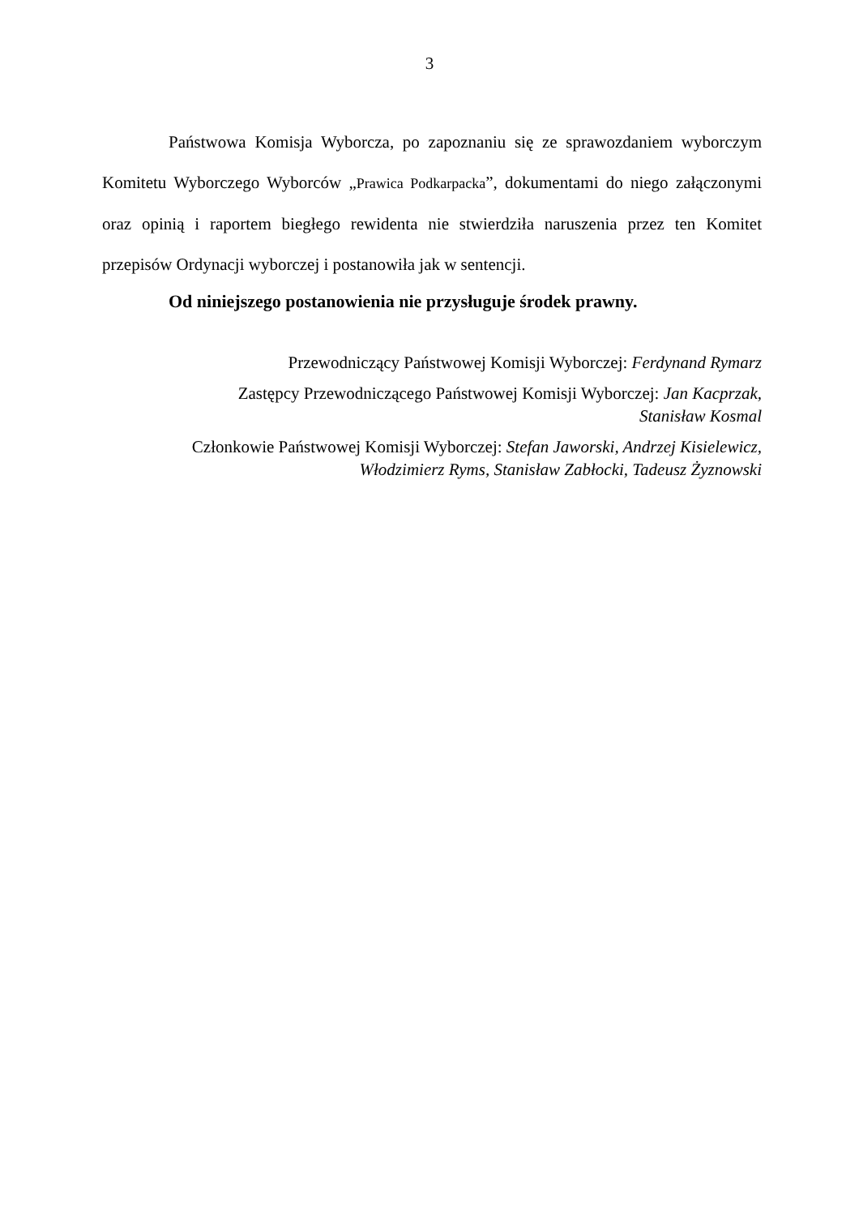3
Państwowa Komisja Wyborcza, po zapoznaniu się ze sprawozdaniem wyborczym Komitetu Wyborczego Wyborców „Prawica Podkarpacka”, dokumentami do niego załączonymi oraz opinią i raportem biegłego rewidenta nie stwierdziła naruszenia przez ten Komitet przepisów Ordynacji wyborczej i postanowiła jak w sentencji.
Od niniejszego postanowienia nie przysługuje środek prawny.
Przewodniczący Państwowej Komisji Wyborczej: Ferdynand Rymarz
Zastępcy Przewodniczącego Państwowej Komisji Wyborczej: Jan Kacprzak,
Stanisław Kosmal
Członkowie Państwowej Komisji Wyborczej: Stefan Jaworski, Andrzej Kisielewicz,
Włodzimierz Ryms, Stanisław Zabłocki, Tadeusz Żyznowski